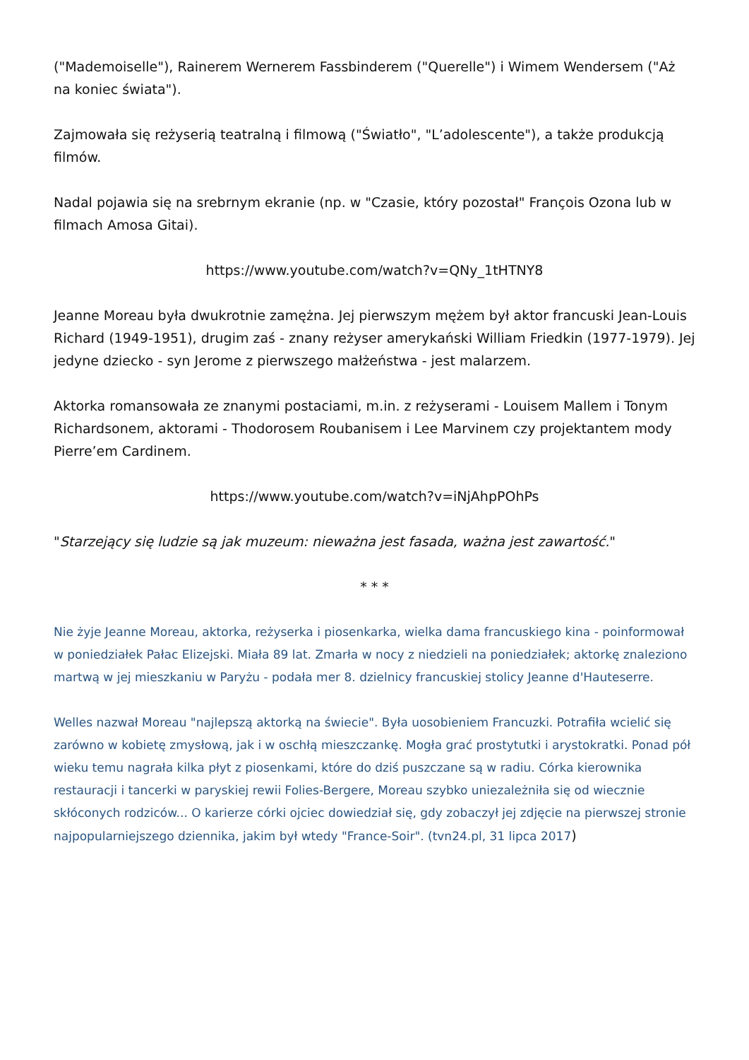("Mademoiselle"), Rainerem Wernerem Fassbinderem ("Querelle") i Wimem Wendersem ("Aż na koniec świata").
Zajmowała się reżyserią teatralną i filmową ("Światło", "L’adolescente"), a także produkcją filmów.
Nadal pojawia się na srebrnym ekranie (np. w "Czasie, który pozostał" François Ozona lub w filmach Amosa Gitai).
https://www.youtube.com/watch?v=QNy_1tHTNY8
Jeanne Moreau była dwukrotnie zamężna. Jej pierwszym mężem był aktor francuski Jean-Louis Richard (1949-1951), drugim zaś - znany reżyser amerykański William Friedkin (1977-1979). Jej jedyne dziecko - syn Jerome z pierwszego małżeństwa - jest malarzem.
Aktorka romansowała ze znanymi postaciami, m.in. z reżyserami - Louisem Mallem i Tonym Richardsonem, aktorami - Thodorosem Roubanisem i Lee Marvinem czy projektantem mody Pierre’em Cardinem.
https://www.youtube.com/watch?v=iNjAhpPOhPs
"Starzejący się ludzie są jak muzeum: nieważna jest fasada, ważna jest zawartość."
* * *
Nie żyje Jeanne Moreau, aktorka, reżyserka i piosenkarka, wielka dama francuskiego kina - poinformował w poniedziałek Pałac Elizejski. Miała 89 lat. Zmarła w nocy z niedzieli na poniedziałek; aktorkę znaleziono martwą w jej mieszkaniu w Paryżu - podała mer 8. dzielnicy francuskiej stolicy Jeanne d'Hauteserre.
Welles nazwał Moreau "najlepszą aktorką na świecie". Była uosobieniem Francuzki. Potrafiła wcielić się zarówno w kobietę zmysłową, jak i w oschłą mieszczankę. Mogła grać prostytutki i arystokratki. Ponad pół wieku temu nagrała kilka płyt z piosenkami, które do dziś puszczane są w radiu. Córka kierownika restauracji i tancerki w paryskiej rewii Folies-Bergere, Moreau szybko uniezależniła się od wiecznie skłóconych rodziców... O karierze córki ojciec dowiedział się, gdy zobaczył jej zdjęcie na pierwszej stronie najpopularniejszego dziennika, jakim był wtedy "France-Soir". (tvn24.pl, 31 lipca 2017)